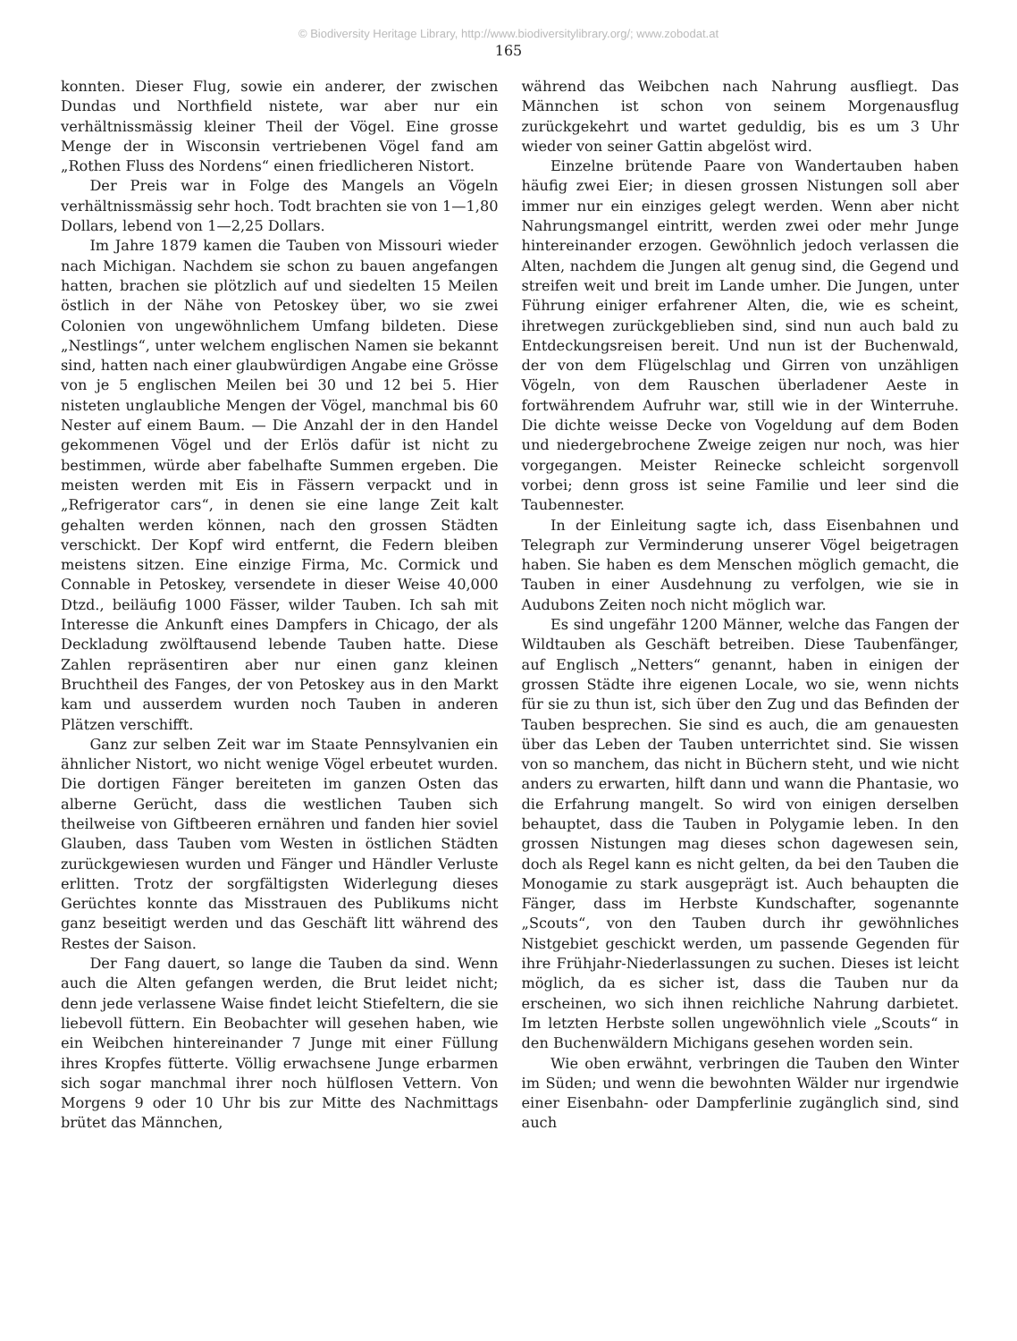© Biodiversity Heritage Library, http://www.biodiversitylibrary.org/; www.zobodat.at
165
konnten. Dieser Flug, sowie ein anderer, der zwischen Dundas und Northfield nistete, war aber nur ein verhältnissmässig kleiner Theil der Vögel. Eine grosse Menge der in Wisconsin vertriebenen Vögel fand am „Rothen Fluss des Nordens“ einen friedlicheren Nistort.
Der Preis war in Folge des Mangels an Vögeln verhältnissmässig sehr hoch. Todt brachten sie von 1—1,80 Dollars, lebend von 1—2,25 Dollars.
Im Jahre 1879 kamen die Tauben von Missouri wieder nach Michigan. Nachdem sie schon zu bauen angefangen hatten, brachen sie plötzlich auf und siedelten 15 Meilen östlich in der Nähe von Petoskey über, wo sie zwei Colonien von ungewöhnlichem Umfang bildeten. Diese „Nestlings“, unter welchem englischen Namen sie bekannt sind, hatten nach einer glaubwürdigen Angabe eine Grösse von je 5 englischen Meilen bei 30 und 12 bei 5. Hier nisteten unglaubliche Mengen der Vögel, manchmal bis 60 Nester auf einem Baum. — Die Anzahl der in den Handel gekommenen Vögel und der Erlös dafür ist nicht zu bestimmen, würde aber fabelhafte Summen ergeben. Die meisten werden mit Eis in Fässern verpackt und in „Refrigerator cars“, in denen sie eine lange Zeit kalt gehalten werden können, nach den grossen Städten verschickt. Der Kopf wird entfernt, die Federn bleiben meistens sitzen. Eine einzige Firma, Mc. Cormick und Connable in Petoskey, versendete in dieser Weise 40,000 Dtzd., beiläufig 1000 Fässer, wilder Tauben. Ich sah mit Interesse die Ankunft eines Dampfers in Chicago, der als Deckladung zwölftausend lebende Tauben hatte. Diese Zahlen repräsentiren aber nur einen ganz kleinen Bruchtheil des Fanges, der von Petoskey aus in den Markt kam und ausserdem wurden noch Tauben in anderen Plätzen verschifft.
Ganz zur selben Zeit war im Staate Pennsylvanien ein ähnlicher Nistort, wo nicht wenige Vögel erbeutet wurden. Die dortigen Fänger bereiteten im ganzen Osten das alberne Gerücht, dass die westlichen Tauben sich theilweise von Giftbeeren ernähren und fanden hier soviel Glauben, dass Tauben vom Westen in östlichen Städten zurückgewiesen wurden und Fänger und Händler Verluste erlitten. Trotz der sorgfältigsten Widerlegung dieses Gerüchtes konnte das Misstrauen des Publikums nicht ganz beseitigt werden und das Geschäft litt während des Restes der Saison.
Der Fang dauert, so lange die Tauben da sind. Wenn auch die Alten gefangen werden, die Brut leidet nicht; denn jede verlassene Waise findet leicht Stiefeltern, die sie liebevoll füttern. Ein Beobachter will gesehen haben, wie ein Weibchen hintereinander 7 Junge mit einer Füllung ihres Kropfes fütterte. Völlig erwachsene Junge erbarmen sich sogar manchmal ihrer noch hülflosen Vettern. Von Morgens 9 oder 10 Uhr bis zur Mitte des Nachmittags brütet das Männchen,
während das Weibchen nach Nahrung ausfliegt. Das Männchen ist schon von seinem Morgenausflug zurückgekehrt und wartet geduldig, bis es um 3 Uhr wieder von seiner Gattin abgelöst wird.
Einzelne brütende Paare von Wandertauben haben häufig zwei Eier; in diesen grossen Nistungen soll aber immer nur ein einziges gelegt werden. Wenn aber nicht Nahrungsmangel eintritt, werden zwei oder mehr Junge hintereinander erzogen. Gewöhnlich jedoch verlassen die Alten, nachdem die Jungen alt genug sind, die Gegend und streifen weit und breit im Lande umher. Die Jungen, unter Führung einiger erfahrener Alten, die, wie es scheint, ihretwegen zurückgeblieben sind, sind nun auch bald zu Entdeckungsreisen bereit. Und nun ist der Buchenwald, der von dem Flügelschlag und Girren von unzähligen Vögeln, von dem Rauschen überladener Aeste in fortwährendem Aufruhr war, still wie in der Winterruhe. Die dichte weisse Decke von Vogeldung auf dem Boden und niedergebrochene Zweige zeigen nur noch, was hier vorgegangen. Meister Reinecke schleicht sorgenvoll vorbei; denn gross ist seine Familie und leer sind die Taubennester.
In der Einleitung sagte ich, dass Eisenbahnen und Telegraph zur Verminderung unserer Vögel beigetragen haben. Sie haben es dem Menschen möglich gemacht, die Tauben in einer Ausdehnung zu verfolgen, wie sie in Audubons Zeiten noch nicht möglich war.
Es sind ungefähr 1200 Männer, welche das Fangen der Wildtauben als Geschäft betreiben. Diese Taubenfänger, auf Englisch „Netters“ genannt, haben in einigen der grossen Städte ihre eigenen Locale, wo sie, wenn nichts für sie zu thun ist, sich über den Zug und das Befinden der Tauben besprechen. Sie sind es auch, die am genauesten über das Leben der Tauben unterrichtet sind. Sie wissen von so manchem, das nicht in Büchern steht, und wie nicht anders zu erwarten, hilft dann und wann die Phantasie, wo die Erfahrung mangelt. So wird von einigen derselben behauptet, dass die Tauben in Polygamie leben. In den grossen Nistungen mag dieses schon dagewesen sein, doch als Regel kann es nicht gelten, da bei den Tauben die Monogamie zu stark ausgeprägt ist. Auch behaupten die Fänger, dass im Herbste Kundschafter, sogenannte „Scouts“, von den Tauben durch ihr gewöhnliches Nistgebiet geschickt werden, um passende Gegenden für ihre Frühjahr-Niederlassungen zu suchen. Dieses ist leicht möglich, da es sicher ist, dass die Tauben nur da erscheinen, wo sich ihnen reichliche Nahrung darbietet. Im letzten Herbste sollen ungewöhnlich viele „Scouts“ in den Buchenwäldern Michigans gesehen worden sein.
Wie oben erwähnt, verbringen die Tauben den Winter im Süden; und wenn die bewohnten Wälder nur irgendwie einer Eisenbahn- oder Dampferlinie zugänglich sind, sind auch